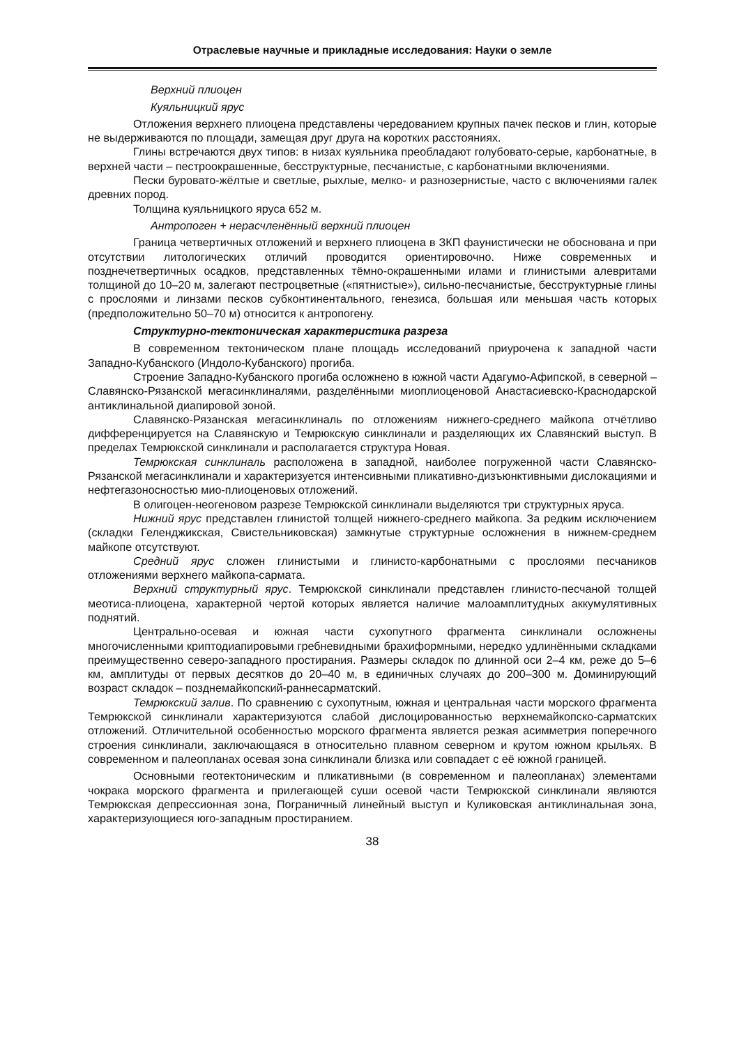Отраслевые научные и прикладные исследования: Науки о земле
Верхний плиоцен
Куяльницкий ярус
Отложения верхнего плиоцена представлены чередованием крупных пачек песков и глин, которые не выдерживаются по площади, замещая друг друга на коротких расстояниях.
Глины встречаются двух типов: в низах куяльника преобладают голубовато-серые, карбонатные, в верхней части – пестроокрашенные, бесструктурные, песчанистые, с карбонатными включениями.
Пески буровато-жёлтые и светлые, рыхлые, мелко- и разнозернистые, часто с включениями галек древних пород.
Толщина куяльницкого яруса 652 м.
Антропоген + нерасчленённый верхний плиоцен
Граница четвертичных отложений и верхнего плиоцена в ЗКП фаунистически не обоснована и при отсутствии литологических отличий проводится ориентировочно. Ниже современных и позднечетвертичных осадков, представленных тёмно-окрашенными илами и глинистыми алевритами толщиной до 10–20 м, залегают пестроцветные («пятнистые»), сильно-песчанистые, бесструктурные глины с прослоями и линзами песков субконтинентального, генезиса, большая или меньшая часть которых (предположительно 50–70 м) относится к антропогену.
Структурно-тектоническая характеристика разреза
В современном тектоническом плане площадь исследований приурочена к западной части Западно-Кубанского (Индоло-Кубанского) прогиба.
Строение Западно-Кубанского прогиба осложнено в южной части Адагумо-Афипской, в северной – Славянско-Рязанской мегасинклиналями, разделёнными миоплиоценовой Анастасиевско-Краснодарской антиклинальной диапировой зоной.
Славянско-Рязанская мегасинклиналь по отложениям нижнего-среднего майкопа отчётливо дифференцируется на Славянскую и Темрюкскую синклинали и разделяющих их Славянский выступ. В пределах Темрюкской синклинали и располагается структура Новая.
Темрюкская синклиналь расположена в западной, наиболее погруженной части Славянско-Рязанской мегасинклинали и характеризуется интенсивными пликативно-дизъюнктивными дислокациями и нефтегазоносностью мио-плиоценовых отложений.
В олигоцен-неогеновом разрезе Темрюкской синклинали выделяются три структурных яруса.
Нижний ярус представлен глинистой толщей нижнего-среднего майкопа. За редким исключением (складки Геленджикская, Свистельниковская) замкнутые структурные осложнения в нижнем-среднем майкопе отсутствуют.
Средний ярус сложен глинистыми и глинисто-карбонатными с прослоями песчаников отложениями верхнего майкопа-сармата.
Верхний структурный ярус. Темрюкской синклинали представлен глинисто-песчаной толщей меотиса-плиоцена, характерной чертой которых является наличие малоамплитудных аккумулятивных поднятий.
Центрально-осевая и южная части сухопутного фрагмента синклинали осложнены многочисленными криптодиапировыми гребневидными брахиформными, нередко удлинёнными складками преимущественно северо-западного простирания. Размеры складок по длинной оси 2–4 км, реже до 5–6 км, амплитуды от первых десятков до 20–40 м, в единичных случаях до 200–300 м. Доминирующий возраст складок – позднемайкопский-раннесарматский.
Темрюкский залив. По сравнению с сухопутным, южная и центральная части морского фрагмента Темрюкской синклинали характеризуются слабой дислоцированностью верхнемайкопско-сарматских отложений. Отличительной особенностью морского фрагмента является резкая асимметрия поперечного строения синклинали, заключающаяся в относительно плавном северном и крутом южном крыльях. В современном и палеопланах осевая зона синклинали близка или совпадает с её южной границей.
Основными геотектоническим и пликативными (в современном и палеопланах) элементами чокрака морского фрагмента и прилегающей суши осевой части Темрюкской синклинали являются Темрюкская депрессионная зона, Пограничный линейный выступ и Куликовская антиклинальная зона, характеризующиеся юго-западным простиранием.
38